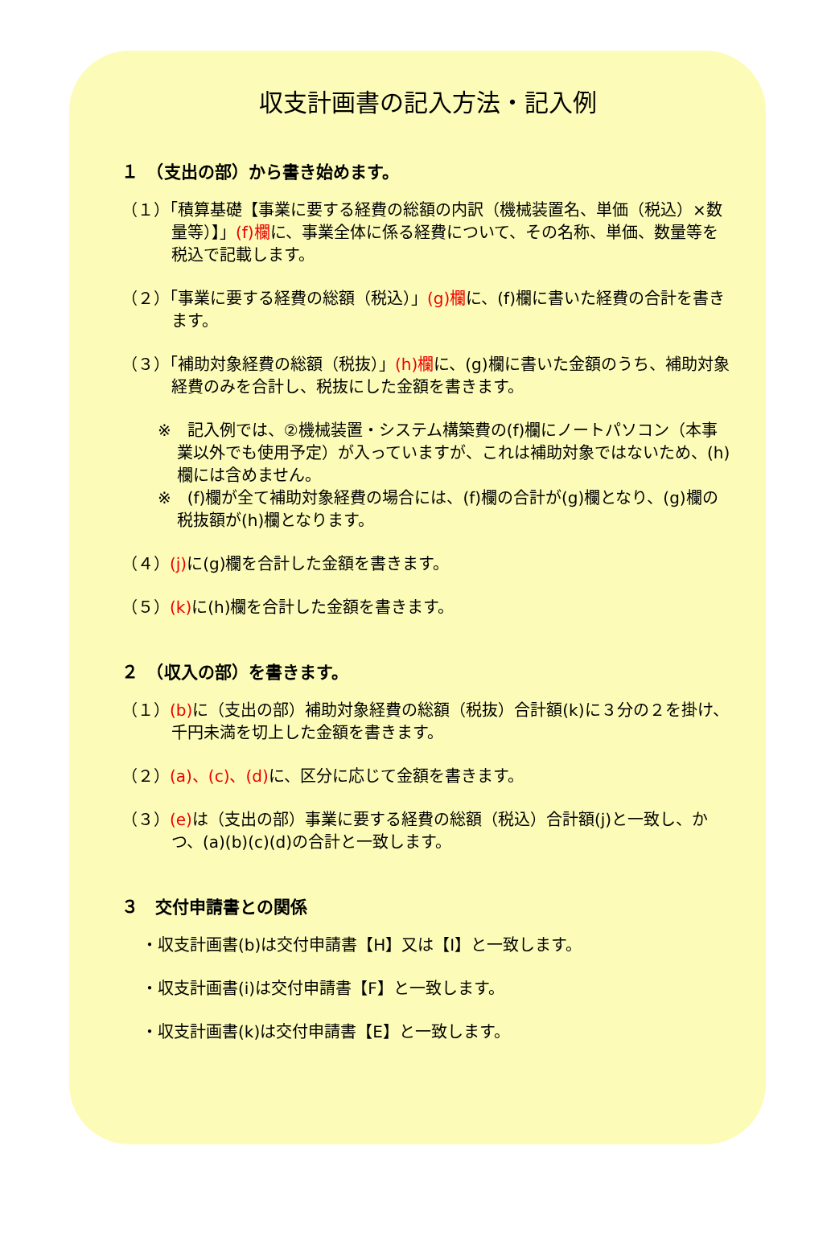収支計画書の記入方法・記入例
１　（支出の部）から書き始めます。
（１）「積算基礎【事業に要する経費の総額の内訳（機械装置名、単価（税込）×数量等）】」(f)欄に、事業全体に係る経費について、その名称、単価、数量等を税込で記載します。
（２）「事業に要する経費の総額（税込）」(g)欄に、(f)欄に書いた経費の合計を書きます。
（３）「補助対象経費の総額（税抜）」(h)欄に、(g)欄に書いた金額のうち、補助対象経費のみを合計し、税抜にした金額を書きます。
※　記入例では、②機械装置・システム構築費の(f)欄にノートパソコン（本事業以外でも使用予定）が入っていますが、これは補助対象ではないため、(h)欄には含めません。
※　(f)欄が全て補助対象経費の場合には、(f)欄の合計が(g)欄となり、(g)欄の税抜額が(h)欄となります。
（４）(j) に(g)欄を合計した金額を書きます。
（５）(k) に(h)欄を合計した金額を書きます。
２　（収入の部）を書きます。
（１）(b) に（支出の部）補助対象経費の総額（税抜）合計額(k)に３分の２を掛け、千円未満を切上した金額を書きます。
（２）(a)、(c)、(d) に、区分に応じて金額を書きます。
（３）(e) は（支出の部）事業に要する経費の総額（税込）合計額(j)と一致し、かつ、(a)(b)(c)(d)の合計と一致します。
３　交付申請書との関係
・収支計画書(b)は交付申請書【H】又は【I】と一致します。
・収支計画書(i)は交付申請書【F】と一致します。
・収支計画書(k)は交付申請書【E】と一致します。